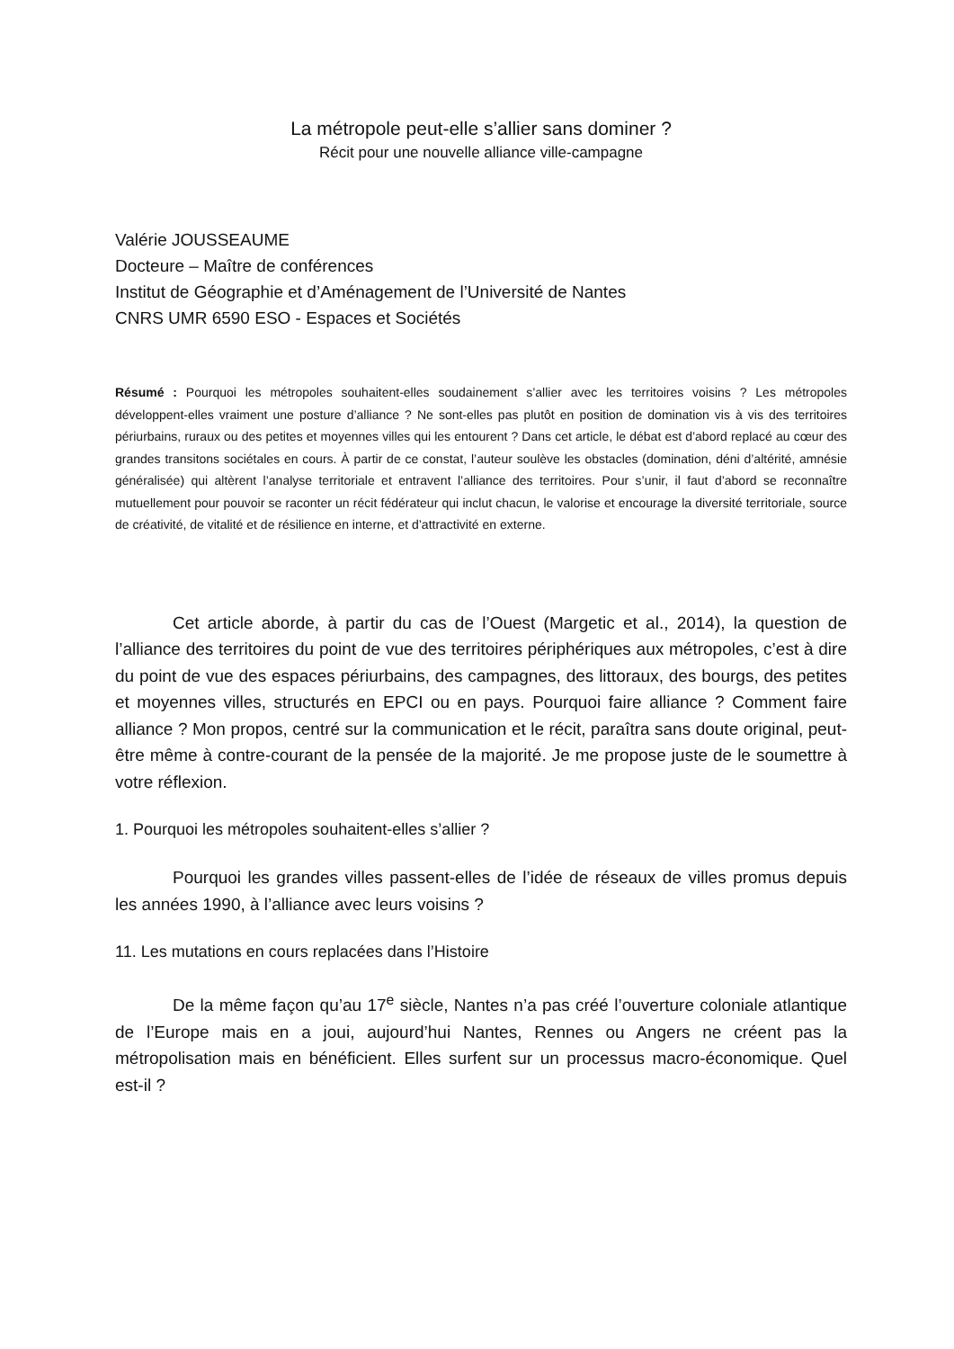La métropole peut-elle s’allier sans dominer ?
Récit pour une nouvelle alliance ville-campagne
Valérie JOUSSEAUME
Docteure – Maître de conférences
Institut de Géographie et d’Aménagement de l’Université de Nantes
CNRS UMR 6590 ESO - Espaces et Sociétés
Résumé : Pourquoi les métropoles souhaitent-elles soudainement s’allier avec les territoires voisins ? Les métropoles développent-elles vraiment une posture d’alliance ? Ne sont-elles pas plutôt en position de domination vis à vis des territoires périurbains, ruraux ou des petites et moyennes villes qui les entourent ? Dans cet article, le débat est d’abord replacé au cœur des grandes transitons sociétales en cours. À partir de ce constat, l’auteur soulève les obstacles (domination, déni d’altérité, amnésie généralisée) qui altèrent l’analyse territoriale et entravent l’alliance des territoires. Pour s’unir, il faut d’abord se reconnaître mutuellement pour pouvoir se raconter un récit fédérateur qui inclut chacun, le valorise et encourage la diversité territoriale, source de créativité, de vitalité et de résilience en interne, et d’attractivité en externe.
Cet article aborde, à partir du cas de l’Ouest (Margetic et al., 2014), la question de l’alliance des territoires du point de vue des territoires périphériques aux métropoles, c’est à dire du point de vue des espaces périurbains, des campagnes, des littoraux, des bourgs, des petites et moyennes villes, structurés en EPCI ou en pays. Pourquoi faire alliance ? Comment faire alliance ? Mon propos, centré sur la communication et le récit, paraîtra sans doute original, peut-être même à contre-courant de la pensée de la majorité. Je me propose juste de le soumettre à votre réflexion.
1. Pourquoi les métropoles souhaitent-elles s’allier ?
Pourquoi les grandes villes passent-elles de l’idée de réseaux de villes promus depuis les années 1990, à l’alliance avec leurs voisins ?
11. Les mutations en cours replacées dans l’Histoire
De la même façon qu’au 17<sup>e</sup> siècle, Nantes n’a pas créé l’ouverture coloniale atlantique de l’Europe mais en a joui, aujourd’hui Nantes, Rennes ou Angers ne créent pas la métropolisation mais en bénéficient. Elles surfent sur un processus macro-économique. Quel est-il ?